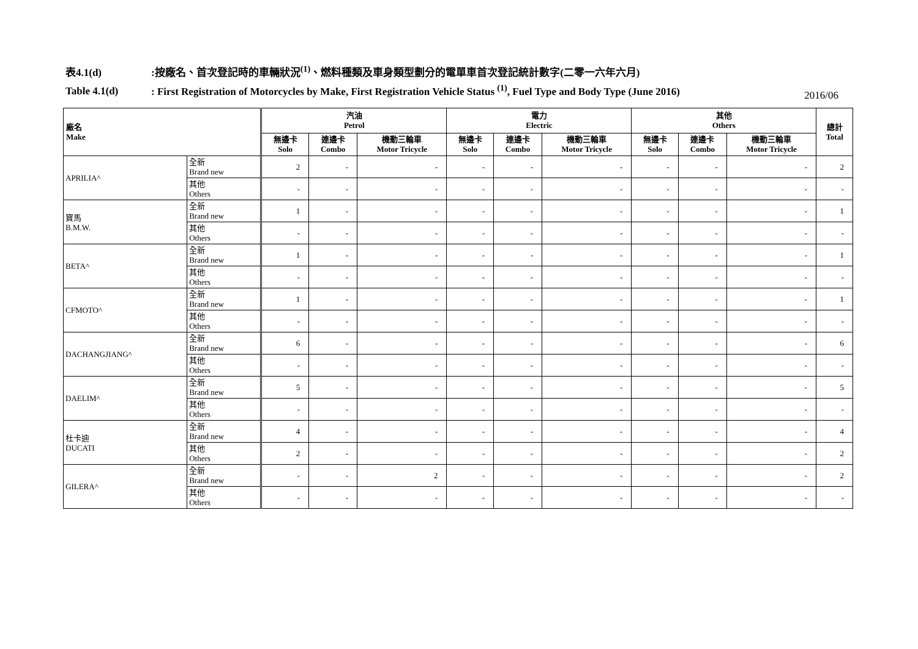表4.1(d):按廠名、首次登記時的車輛狀況<sup>(1)</sup>、燃料種類及車身類型劃分的電單車首次登記統計數字(二零一六年六月)
Table 4.1(d): First Registration of Motorcycles by Make, First Registration Vehicle Status <sup>(1)</sup>, Fuel Type and Body Type (June 2016)
2016/06
| 廠名 Make | | 汽油 Petrol | | | 電力 Electric | | | 其他 Others | | | 總計 Total |
| --- | --- | --- | --- | --- | --- | --- | --- | --- | --- | --- | --- |
| | | 無邊卡 Solo | 連邊卡 Combo | 機動三輪車 Motor Tricycle | 無邊卡 Solo | 連邊卡 Combo | 機動三輪車 Motor Tricycle | 無邊卡 Solo | 連邊卡 Combo | 機動三輪車 Motor Tricycle | |
| APRILIA^ | 全新 Brand new | 2 | - | - | - | - | - | - | - | - | 2 |
| | 其他 Others | - | - | - | - | - | - | - | - | - | - |
| 寶馬 B.M.W. | 全新 Brand new | 1 | - | - | - | - | - | - | - | - | 1 |
| | 其他 Others | - | - | - | - | - | - | - | - | - | - |
| BETA^ | 全新 Brand new | 1 | - | - | - | - | - | - | - | - | 1 |
| | 其他 Others | - | - | - | - | - | - | - | - | - | - |
| CFMOTO^ | 全新 Brand new | 1 | - | - | - | - | - | - | - | - | 1 |
| | 其他 Others | - | - | - | - | - | - | - | - | - | - |
| DACHANGJIANG^ | 全新 Brand new | 6 | - | - | - | - | - | - | - | - | 6 |
| | 其他 Others | - | - | - | - | - | - | - | - | - | - |
| DAELIM^ | 全新 Brand new | 5 | - | - | - | - | - | - | - | - | 5 |
| | 其他 Others | - | - | - | - | - | - | - | - | - | - |
| 杜卡迪 DUCATI | 全新 Brand new | 4 | - | - | - | - | - | - | - | - | 4 |
| | 其他 Others | 2 | - | - | - | - | - | - | - | - | 2 |
| GILERA^ | 全新 Brand new | - | - | 2 | - | - | - | - | - | - | 2 |
| | 其他 Others | - | - | - | - | - | - | - | - | - | - |